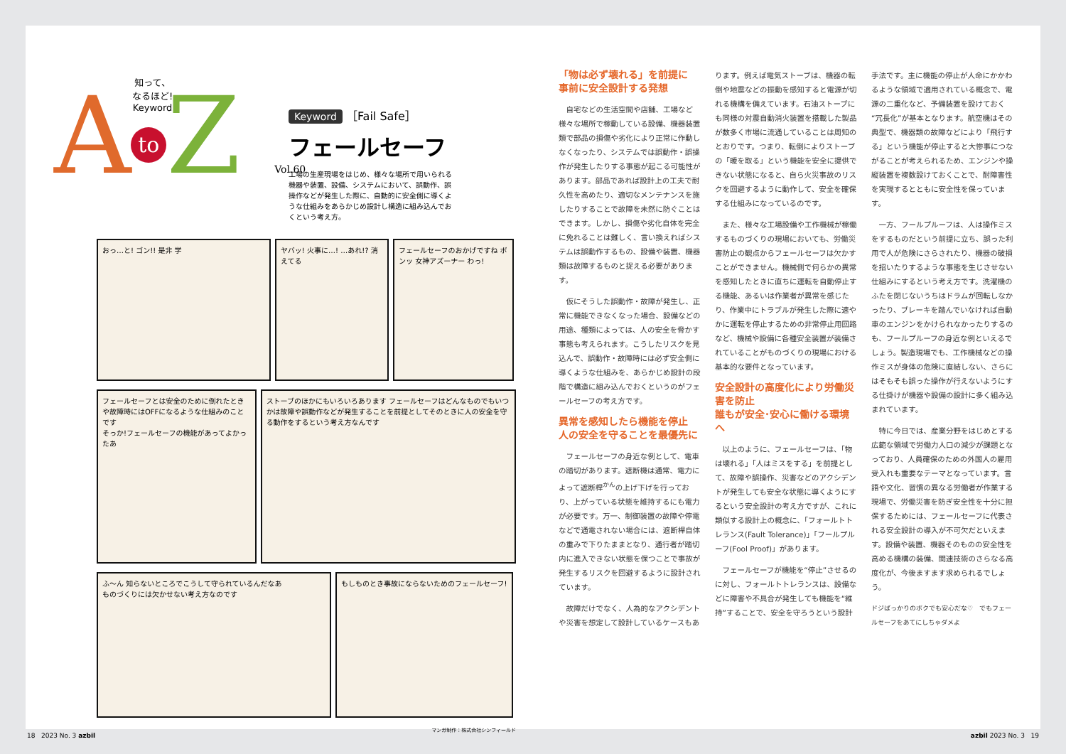Ato Z Vol.60
知って、
なるほど!
Keyword
Keyword ［Fail Safe］
フェールセーフ
工場の生産現場をはじめ、様々な場所で用いられる機器や装置、設備、システムにおいて、誤動作、誤操作などが発生した際に、自動的に安全側に導くような仕組みをあらかじめ設計し構造に組み込んでおくという考え方。
おっ…と! ゴン!! 是非 学 ヤバッ! 火事に…! …あれ!? 消えてる
フェールセーフのおかげですね ボンッ 女神アズーナー わっ!
フェールセーフとは安全のために倒れたときや故障時にはOFFになるような仕組みのことです
そっか!フェールセーフの機能があってよかったあ
ストーブのほかにもいろいろあります フェールセーフはどんなものでもいつかは故障や誤動作などが発生することを前提としてそのときに人の安全を守る動作をするという考え方なんです
ふ〜ん 知らないところでこうして守られているんだなあ
ものづくりには欠かせない考え方なのです
もしものとき事故にならないためのフェールセーフ!
マンガ制作：株式会社シンフィールド
「物は必ず壊れる」を前提に
事前に安全設計する発想
自宅などの生活空間や店舗、工場など様々な場所で稼動している設備、機器装置類で部品の損傷や劣化により正常に作動しなくなったり、システムでは誤動作・誤操作が発生したりする事態が起こる可能性があります。部品であれば設計上の工夫で耐久性を高めたり、適切なメンテナンスを施したりすることで故障を未然に防ぐことはできます。しかし、損傷や劣化自体を完全に免れることは難しく、言い換えればシステムは誤動作するもの、設備や装置、機器類は故障するものと捉える必要があります。
仮にそうした誤動作・故障が発生し、正常に機能できなくなった場合、設備などの用途、種類によっては、人の安全を脅かす事態も考えられます。こうしたリスクを見込んで、誤動作・故障時には必ず安全側に導くような仕組みを、あらかじめ設計の段階で構造に組み込んでおくというのがフェールセーフの考え方です。
異常を感知したら機能を停止
人の安全を守ることを最優先に
フェールセーフの身近な例として、電車の踏切があります。遮断機は通常、電力によって遮断桿<sup>かん</sup>の上げ下げを行っており、上がっている状態を維持するにも電力が必要です。万一、制御装置の故障や停電などで通電されない場合には、遮断桿自体の重みで下りたままとなり、通行者が踏切内に進入できない状態を保つことで事故が発生するリスクを回避するように設計されています。
故障だけでなく、人為的なアクシデントや災害を想定して設計しているケースもあります。例えば電気ストーブは、機器の転倒や地震などの振動を感知すると電源が切れる機構を備えています。石油ストーブにも同様の対震自動消火装置を搭載した製品が数多く市場に流通していることは周知のとおりです。つまり、転倒によりストーブの「暖を取る」という機能を安全に提供できない状態になると、自ら火災事故のリスクを回避するように動作して、安全を確保する仕組みになっているのです。
また、様々な工場設備や工作機械が稼働するものづくりの現場においても、労働災害防止の観点からフェールセーフは欠かすことができません。機械側で何らかの異常を感知したときに直ちに運転を自動停止する機能、あるいは作業者が異常を感じたり、作業中にトラブルが発生した際に速やかに運転を停止するための非常停止用回路など、機械や設備に各種安全装置が装備されていることがものづくりの現場における基本的な要件となっています。
安全設計の高度化により労働災害を防止
誰もが安全･安心に働ける環境へ
以上のように、フェールセーフは、「物は壊れる」「人はミスをする」を前提として、故障や誤操作、災害などのアクシデントが発生しても安全な状態に導くようにするという安全設計の考え方ですが、これに類似する設計上の概念に、「フォールトトレランス(Fault Tolerance)」「フールプルーフ(Fool Proof)」があります。
フェールセーフが機能を“停止”させるのに対し、フォールトトレランスは、設備などに障害や不具合が発生しても機能を“維持”することで、安全を守ろうという設計手法です。主に機能の停止が人命にかかわるような領域で適用されている概念で、電源の二重化など、予備装置を設けておく“冗長化”が基本となります。航空機はその典型で、機器類の故障などにより「飛行する」という機能が停止すると大惨事につながることが考えられるため、エンジンや操縦装置を複数設けておくことで、耐障害性を実現するとともに安全性を保っています。
一方、フールプルーフは、人は操作ミスをするものだという前提に立ち、誤った利用で人が危険にさらされたり、機器の破損を招いたりするような事態を生じさせない仕組みにするという考え方です。洗濯機のふたを閉じないうちはドラムが回転しなかったり、ブレーキを踏んでいなければ自動車のエンジンをかけられなかったりするのも、フールプルーフの身近な例といえるでしょう。製造現場でも、工作機械などの操作ミスが身体の危険に直結しない、さらにはそもそも誤った操作が行えないようにする仕掛けが機器や設備の設計に多く組み込まれています。
特に今日では、産業分野をはじめとする広範な領域で労働力人口の減少が課題となっており、人員確保のための外国人の雇用受入れも重要なテーマとなっています。言語や文化、習慣の異なる労働者が作業する現場で、労働災害を防ぎ安全性を十分に担保するためには、フェールセーフに代表される安全設計の導入が不可欠だといえます。設備や装置、機器そのものの安全性を高める機構の装備、関連技術のさらなる高度化が、今後ますます求められるでしょう。
ドジばっかりのボクでも安心だな♡　でもフェールセーフをあてにしちゃダメよ
18 2023 No. 3 azbil azbil 2023 No. 3 19